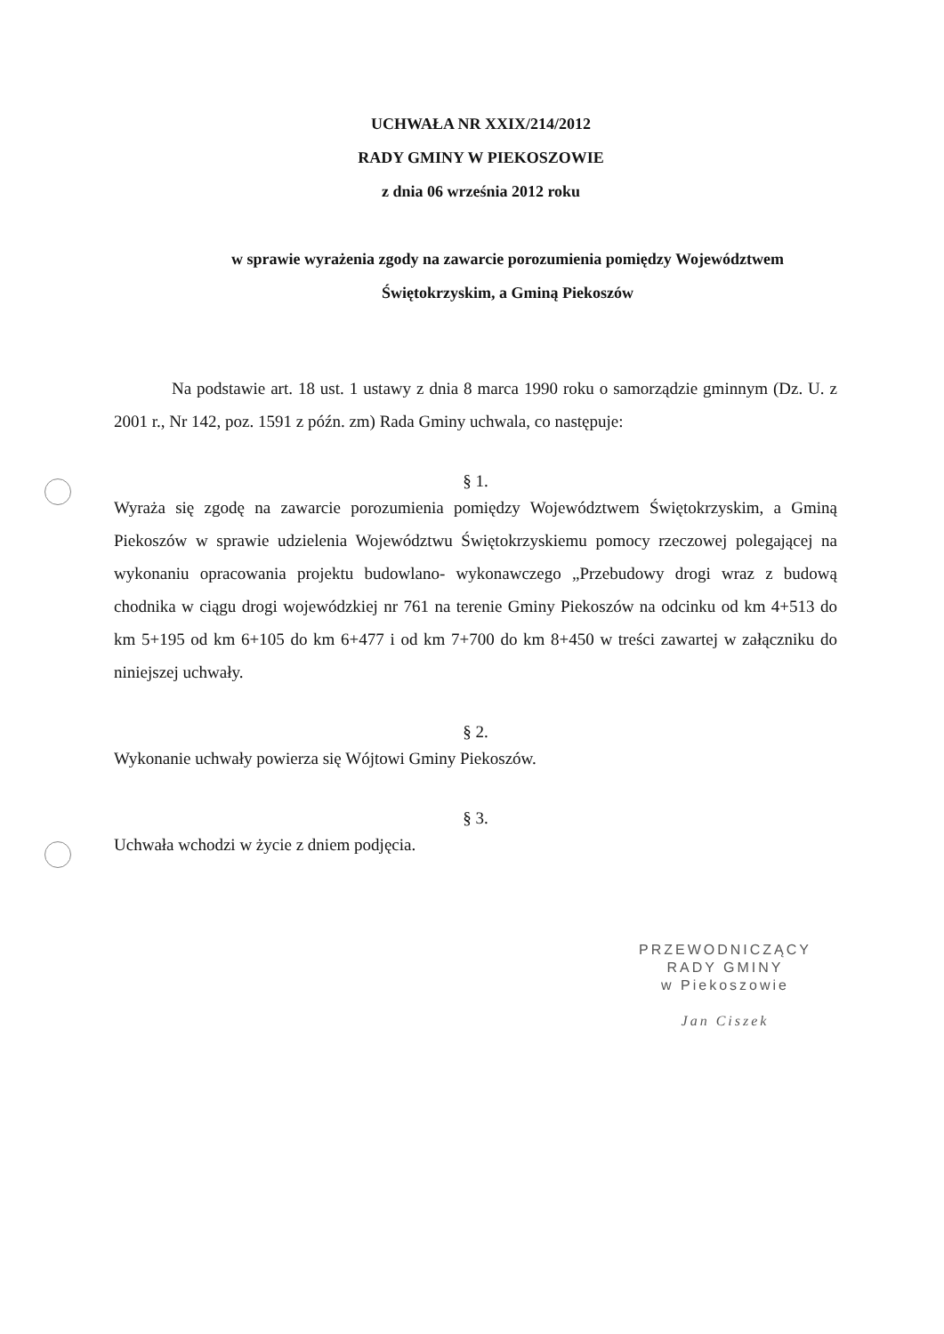UCHWAŁA NR XXIX/214/2012
RADY GMINY W PIEKOSZOWIE
z dnia 06 września 2012 roku
w sprawie wyrażenia zgody na zawarcie porozumienia pomiędzy Województwem
Świętokrzyskim, a Gminą Piekoszów
Na podstawie art. 18 ust. 1 ustawy z dnia 8 marca 1990 roku o samorządzie gminnym (Dz. U. z 2001 r., Nr 142, poz. 1591 z późn. zm) Rada Gminy uchwala, co następuje:
§ 1.
Wyraża się zgodę na zawarcie porozumienia pomiędzy Województwem Świętokrzyskim, a Gminą Piekoszów w sprawie udzielenia Województwu Świętokrzyskiemu pomocy rzeczowej polegającej na wykonaniu opracowania projektu budowlano- wykonawczego „Przebudowy drogi wraz z budową chodnika w ciągu drogi wojewódzkiej nr 761 na terenie Gminy Piekoszów na odcinku od km 4+513 do km 5+195 od km 6+105 do km 6+477 i od km 7+700 do km 8+450 w treści zawartej w załączniku do niniejszej uchwały.
§ 2.
Wykonanie uchwały powierza się Wójtowi Gminy Piekoszów.
§ 3.
Uchwała wchodzi w życie z dniem podjęcia.
PRZEWODNICZĄCY
RADY GMINY
w Piekoszowie
Jan Ciszek